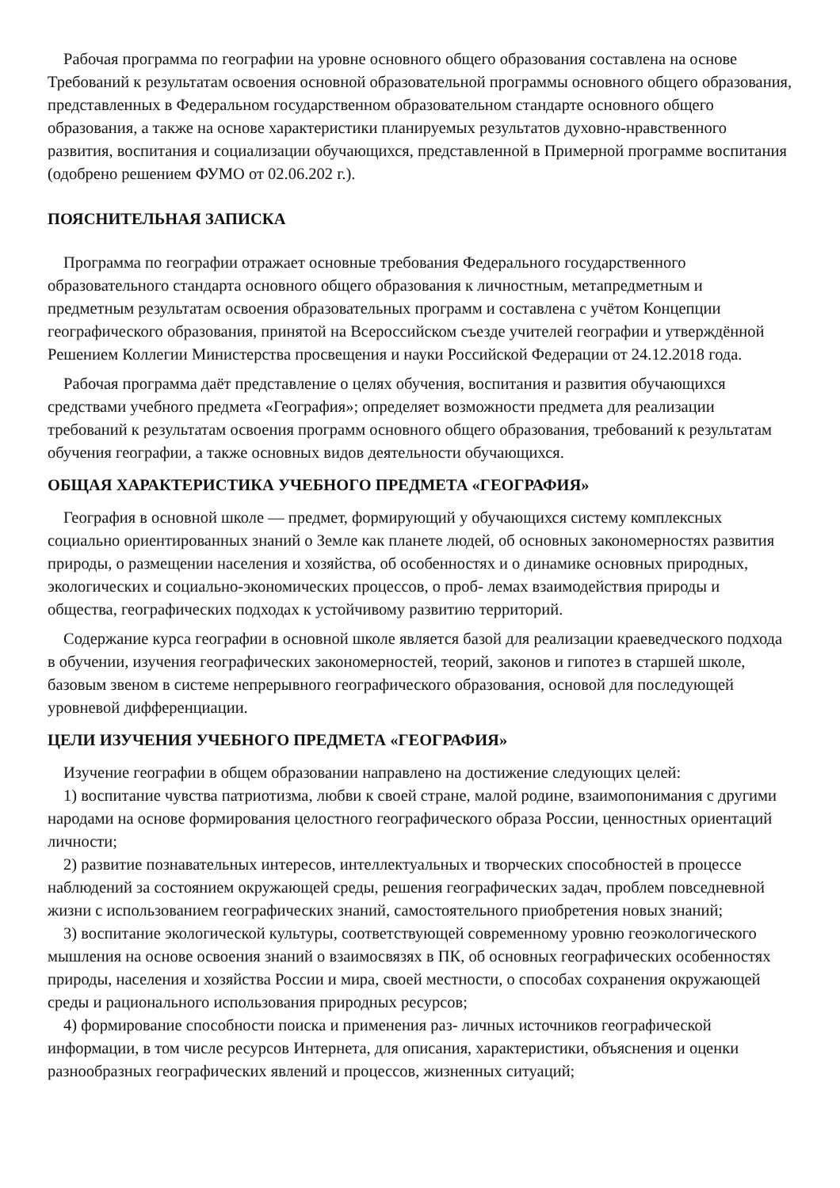Рабочая программа по географии на уровне основного общего образования составлена на основе Требований к результатам освоения основной образовательной программы основного общего образования, представленных в Федеральном государственном образовательном стандарте основного общего образования, а также на основе характеристики планируемых результатов духовно-нравственного развития, воспитания и социализации обучающихся, представленной в Примерной программе воспитания (одобрено решением ФУМО от 02.06.202 г.).
ПОЯСНИТЕЛЬНАЯ ЗАПИСКА
Программа по географии отражает основные требования Федерального государственного образовательного стандарта основного общего образования к личностным, метапредметным и предметным результатам освоения образовательных программ и составлена с учётом Концепции географического образования, принятой на Всероссийском съезде учителей географии и утверждённой Решением Коллегии Министерства просвещения и науки Российской Федерации от 24.12.2018 года.
Рабочая программа даёт представление о целях обучения, воспитания и развития обучающихся средствами учебного предмета «География»; определяет возможности предмета для реализации требований к результатам освоения программ основного общего образования, требований к результатам обучения географии, а также основных видов деятельности обучающихся.
ОБЩАЯ ХАРАКТЕРИСТИКА УЧЕБНОГО ПРЕДМЕТА «ГЕОГРАФИЯ»
География в основной школе — предмет, формирующий у обучающихся систему комплексных социально ориентированных знаний о Земле как планете людей, об основных закономерностях развития природы, о размещении населения и хозяйства, об особенностях и о динамике основных природных, экологических и социально-экономических процессов, о проб- лемах взаимодействия природы и общества, географических подходах к устойчивому развитию территорий.
Содержание курса географии в основной школе является базой для реализации краеведческого подхода в обучении, изучения географических закономерностей, теорий, законов и гипотез в старшей школе, базовым звеном в системе непрерывного географического образования, основой для последующей уровневой дифференциации.
ЦЕЛИ ИЗУЧЕНИЯ УЧЕБНОГО ПРЕДМЕТА «ГЕОГРАФИЯ»
Изучение географии в общем образовании направлено на достижение следующих целей:
1) воспитание чувства патриотизма, любви к своей стране, малой родине, взаимопонимания с другими народами на основе формирования целостного географического образа России, ценностных ориентаций личности;
2) развитие познавательных интересов, интеллектуальных и творческих способностей в процессе наблюдений за состоянием окружающей среды, решения географических задач, проблем повседневной жизни с использованием географических знаний, самостоятельного приобретения новых знаний;
3) воспитание экологической культуры, соответствующей современному уровню геоэкологического мышления на основе освоения знаний о взаимосвязях в ПК, об основных географических особенностях природы, населения и хозяйства России и мира, своей местности, о способах сохранения окружающей среды и рационального использования природных ресурсов;
4) формирование способности поиска и применения раз- личных источников географической информации, в том числе ресурсов Интернета, для описания, характеристики, объяснения и оценки разнообразных географических явлений и процессов, жизненных ситуаций;